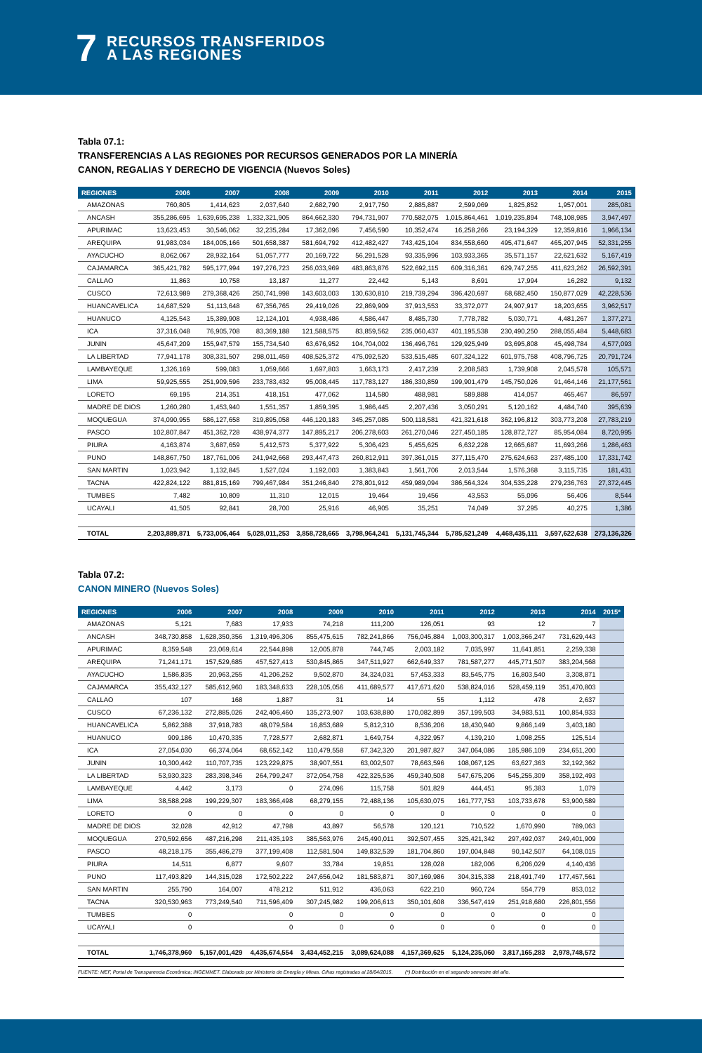7
RECURSOS TRANSFERIDOS
A LAS REGIONES
Tabla 07.1:
TRANSFERENCIAS A LAS REGIONES POR RECURSOS GENERADOS POR LA MINERÍA
CANON, REGALIAS Y DERECHO DE VIGENCIA (Nuevos Soles)
| REGIONES | 2006 | 2007 | 2008 | 2009 | 2010 | 2011 | 2012 | 2013 | 2014 | 2015 |
| --- | --- | --- | --- | --- | --- | --- | --- | --- | --- | --- |
| AMAZONAS | 760,805 | 1,414,623 | 2,037,640 | 2,682,790 | 2,917,750 | 2,885,887 | 2,599,069 | 1,825,852 | 1,957,001 | 285,081 |
| ANCASH | 355,286,695 | 1,639,695,238 | 1,332,321,905 | 864,662,330 | 794,731,907 | 770,582,075 | 1,015,864,461 | 1,019,235,894 | 748,108,985 | 3,947,497 |
| APURIMAC | 13,623,453 | 30,546,062 | 32,235,284 | 17,362,096 | 7,456,590 | 10,352,474 | 16,258,266 | 23,194,329 | 12,359,816 | 1,966,134 |
| AREQUIPA | 91,983,034 | 184,005,166 | 501,658,387 | 581,694,792 | 412,482,427 | 743,425,104 | 834,558,660 | 495,471,647 | 465,207,945 | 52,331,255 |
| AYACUCHO | 8,062,067 | 28,932,164 | 51,057,777 | 20,169,722 | 56,291,528 | 93,335,996 | 103,933,365 | 35,571,157 | 22,621,632 | 5,167,419 |
| CAJAMARCA | 365,421,782 | 595,177,994 | 197,276,723 | 256,033,969 | 483,863,876 | 522,692,115 | 609,316,361 | 629,747,255 | 411,623,262 | 26,592,391 |
| CALLAO | 11,863 | 10,758 | 13,187 | 11,277 | 22,442 | 5,143 | 8,691 | 17,994 | 16,282 | 9,132 |
| CUSCO | 72,613,989 | 279,368,426 | 250,741,998 | 143,603,003 | 130,630,810 | 219,739,294 | 396,420,697 | 68,682,450 | 150,877,029 | 42,228,536 |
| HUANCAVELICA | 14,687,529 | 51,113,648 | 67,356,765 | 29,419,026 | 22,869,909 | 37,913,553 | 33,372,077 | 24,907,917 | 18,203,655 | 3,962,517 |
| HUANUCO | 4,125,543 | 15,389,908 | 12,124,101 | 4,938,486 | 4,586,447 | 8,485,730 | 7,778,782 | 5,030,771 | 4,481,267 | 1,377,271 |
| ICA | 37,316,048 | 76,905,708 | 83,369,188 | 121,588,575 | 83,859,562 | 235,060,437 | 401,195,538 | 230,490,250 | 288,055,484 | 5,448,683 |
| JUNIN | 45,647,209 | 155,947,579 | 155,734,540 | 63,676,952 | 104,704,002 | 136,496,761 | 129,925,949 | 93,695,808 | 45,498,784 | 4,577,093 |
| LA LIBERTAD | 77,941,178 | 308,331,507 | 298,011,459 | 408,525,372 | 475,092,520 | 533,515,485 | 607,324,122 | 601,975,758 | 408,796,725 | 20,791,724 |
| LAMBAYEQUE | 1,326,169 | 599,083 | 1,059,666 | 1,697,803 | 1,663,173 | 2,417,239 | 2,208,583 | 1,739,908 | 2,045,578 | 105,571 |
| LIMA | 59,925,555 | 251,909,596 | 233,783,432 | 95,008,445 | 117,783,127 | 186,330,859 | 199,901,479 | 145,750,026 | 91,464,146 | 21,177,561 |
| LORETO | 69,195 | 214,351 | 418,151 | 477,062 | 114,580 | 488,981 | 589,888 | 414,057 | 465,467 | 86,597 |
| MADRE DE DIOS | 1,260,280 | 1,453,940 | 1,551,357 | 1,859,395 | 1,986,445 | 2,207,436 | 3,050,291 | 5,120,162 | 4,484,740 | 395,639 |
| MOQUEGUA | 374,090,955 | 586,127,658 | 319,895,058 | 446,120,183 | 345,257,085 | 500,118,581 | 421,321,618 | 362,196,812 | 303,773,208 | 27,783,219 |
| PASCO | 102,807,847 | 451,362,728 | 438,974,377 | 147,895,217 | 206,278,603 | 261,270,046 | 227,450,185 | 128,872,727 | 85,954,084 | 8,720,995 |
| PIURA | 4,163,874 | 3,687,659 | 5,412,573 | 5,377,922 | 5,306,423 | 5,455,625 | 6,632,228 | 12,665,687 | 11,693,266 | 1,286,463 |
| PUNO | 148,867,750 | 187,761,006 | 241,942,668 | 293,447,473 | 260,812,911 | 397,361,015 | 377,115,470 | 275,624,663 | 237,485,100 | 17,331,742 |
| SAN MARTIN | 1,023,942 | 1,132,845 | 1,527,024 | 1,192,003 | 1,383,843 | 1,561,706 | 2,013,544 | 1,576,368 | 3,115,735 | 181,431 |
| TACNA | 422,824,122 | 881,815,169 | 799,467,984 | 351,246,840 | 278,801,912 | 459,989,094 | 386,564,324 | 304,535,228 | 279,236,763 | 27,372,445 |
| TUMBES | 7,482 | 10,809 | 11,310 | 12,015 | 19,464 | 19,456 | 43,553 | 55,096 | 56,406 | 8,544 |
| UCAYALI | 41,505 | 92,841 | 28,700 | 25,916 | 46,905 | 35,251 | 74,049 | 37,295 | 40,275 | 1,386 |
| TOTAL | 2,203,889,871 | 5,733,006,464 | 5,028,011,253 | 3,858,728,665 | 3,798,964,241 | 5,131,745,344 | 5,785,521,249 | 4,468,435,111 | 3,597,622,638 | 273,136,326 |
Tabla 07.2:
CANON MINERO (Nuevos Soles)
| REGIONES | 2006 | 2007 | 2008 | 2009 | 2010 | 2011 | 2012 | 2013 | 2014 | 2015* |
| --- | --- | --- | --- | --- | --- | --- | --- | --- | --- | --- |
| AMAZONAS | 5,121 | 7,683 | 17,933 | 74,218 | 111,200 | 126,051 | 93 | 12 | 7 | |
| ANCASH | 348,730,858 | 1,628,350,356 | 1,319,496,306 | 855,475,615 | 782,241,866 | 756,045,884 | 1,003,300,317 | 1,003,366,247 | 731,629,443 | |
| APURIMAC | 8,359,548 | 23,069,614 | 22,544,898 | 12,005,878 | 744,745 | 2,003,182 | 7,035,997 | 11,641,851 | 2,259,338 | |
| AREQUIPA | 71,241,171 | 157,529,685 | 457,527,413 | 530,845,865 | 347,511,927 | 662,649,337 | 781,587,277 | 445,771,507 | 383,204,568 | |
| AYACUCHO | 1,586,835 | 20,963,255 | 41,206,252 | 9,502,870 | 34,324,031 | 57,453,333 | 83,545,775 | 16,803,540 | 3,308,871 | |
| CAJAMARCA | 355,432,127 | 585,612,960 | 183,348,633 | 228,105,056 | 411,689,577 | 417,671,620 | 538,824,016 | 528,459,119 | 351,470,803 | |
| CALLAO | 107 | 168 | 1,887 | 31 | 14 | 55 | 1,112 | 478 | 2,637 | |
| CUSCO | 67,236,132 | 272,885,026 | 242,406,460 | 135,273,907 | 103,638,880 | 170,082,899 | 357,199,503 | 34,983,511 | 100,854,933 | |
| HUANCAVELICA | 5,862,388 | 37,918,783 | 48,079,584 | 16,853,689 | 5,812,310 | 8,536,206 | 18,430,940 | 9,866,149 | 3,403,180 | |
| HUANUCO | 909,186 | 10,470,335 | 7,728,577 | 2,682,871 | 1,649,754 | 4,322,957 | 4,139,210 | 1,098,255 | 125,514 | |
| ICA | 27,054,030 | 66,374,064 | 68,652,142 | 110,479,558 | 67,342,320 | 201,987,827 | 347,064,086 | 185,986,109 | 234,651,200 | |
| JUNIN | 10,300,442 | 110,707,735 | 123,229,875 | 38,907,551 | 63,002,507 | 78,663,596 | 108,067,125 | 63,627,363 | 32,192,362 | |
| LA LIBERTAD | 53,930,323 | 283,398,346 | 264,799,247 | 372,054,758 | 422,325,536 | 459,340,508 | 547,675,206 | 545,255,309 | 358,192,493 | |
| LAMBAYEQUE | 4,442 | 3,173 | 0 | 274,096 | 115,758 | 501,829 | 444,451 | 95,383 | 1,079 | |
| LIMA | 38,588,298 | 199,229,307 | 183,366,498 | 68,279,155 | 72,488,136 | 105,630,075 | 161,777,753 | 103,733,678 | 53,900,589 | |
| LORETO | 0 | 0 | 0 | 0 | 0 | 0 | 0 | 0 | 0 | |
| MADRE DE DIOS | 32,028 | 42,912 | 47,798 | 43,897 | 56,578 | 120,121 | 710,522 | 1,670,990 | 789,063 | |
| MOQUEGUA | 270,592,656 | 487,216,298 | 211,435,193 | 385,563,976 | 245,490,011 | 392,507,455 | 325,421,342 | 297,492,037 | 249,401,909 | |
| PASCO | 48,218,175 | 355,486,279 | 377,199,408 | 112,581,504 | 149,832,539 | 181,704,860 | 197,004,848 | 90,142,507 | 64,108,015 | |
| PIURA | 14,511 | 6,877 | 9,607 | 33,784 | 19,851 | 128,028 | 182,006 | 6,206,029 | 4,140,436 | |
| PUNO | 117,493,829 | 144,315,028 | 172,502,222 | 247,656,042 | 181,583,871 | 307,169,986 | 304,315,338 | 218,491,749 | 177,457,561 | |
| SAN MARTIN | 255,790 | 164,007 | 478,212 | 511,912 | 436,063 | 622,210 | 960,724 | 554,779 | 853,012 | |
| TACNA | 320,530,963 | 773,249,540 | 711,596,409 | 307,245,982 | 199,206,613 | 350,101,608 | 336,547,419 | 251,918,680 | 226,801,556 | |
| TUMBES | 0 | | 0 | 0 | 0 | 0 | 0 | 0 | 0 | |
| UCAYALI | 0 | | 0 | 0 | 0 | 0 | 0 | 0 | 0 | |
| TOTAL | 1,746,378,960 | 5,157,001,429 | 4,435,674,554 | 3,434,452,215 | 3,089,624,088 | 4,157,369,625 | 5,124,235,060 | 3,817,165,283 | 2,978,748,572 | |
FUENTE: MEF, Portal de Transparencia Económica; INGEMMET. Elaborado por Ministerio de Energía y Minas. Cifras registradas al 28/04/2015. (*) Distribución en el segundo semestre del año.